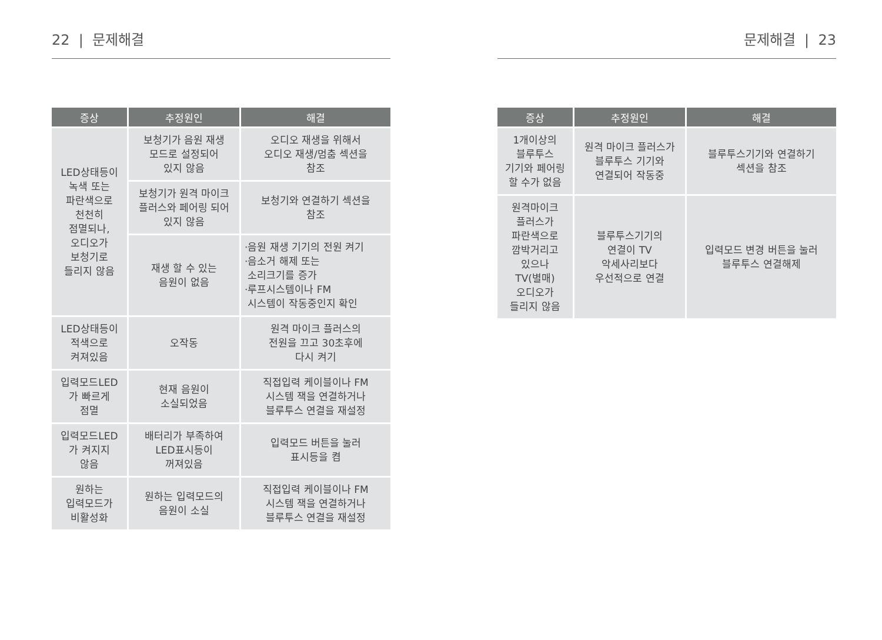22 | 문제해결
| 증상 | 추정원인 | 해결 |
| --- | --- | --- |
| LED상태등이 녹색 또는 파란색으로 천천히 점멸되나, 오디오가 보청기로 들리지 않음 | 보청기가 음원 재생 모드로 설정되어 있지 않음 | 오디오 재생을 위해서 오디오 재생/멈춤 섹션을 참조 |
| | 보청기가 원격 마이크 플러스와 페어링 되어 있지 않음 | 보청기와 연결하기 섹션을 참조 |
| | 재생 할 수 있는 음원이 없음 | ·음원 재생 기기의 전원 켜기 ·음소거 해제 또는 소리크기를 증가 ·루프시스템이나 FM 시스템이 작동중인지 확인 |
| LED상태등이 적색으로 켜져있음 | 오작동 | 원격 마이크 플러스의 전원을 끄고 30초후에 다시 켜기 |
| 입력모드LED 가 빠르게 점멸 | 현재 음원이 소실되었음 | 직접입력 케이블이나 FM 시스템 잭을 연결하거나 블루투스 연결을 재설정 |
| 입력모드LED 가 켜지지 않음 | 배터리가 부족하여 LED표시등이 꺼져있음 | 입력모드 버튼을 눌러 표시등을 켬 |
| 원하는 입력모드가 비활성화 | 원하는 입력모드의 음원이 소실 | 직접입력 케이블이나 FM 시스템 잭을 연결하거나 블루투스 연결을 재설정 |
문제해결 | 23
| 증상 | 추정원인 | 해결 |
| --- | --- | --- |
| 1개이상의 블루투스 기기와 페어링 할 수가 없음 | 원격 마이크 플러스가 블루투스 기기와 연결되어 작동중 | 블루투스기기와 연결하기 섹션을 참조 |
| 원격마이크 플러스가 파란색으로 깜박거리고 있으나 TV(별매) 오디오가 들리지 않음 | 블루투스기기의 연결이 TV 악세사리보다 우선적으로 연결 | 입력모드 변경 버튼을 눌러 블루투스 연결해제 |